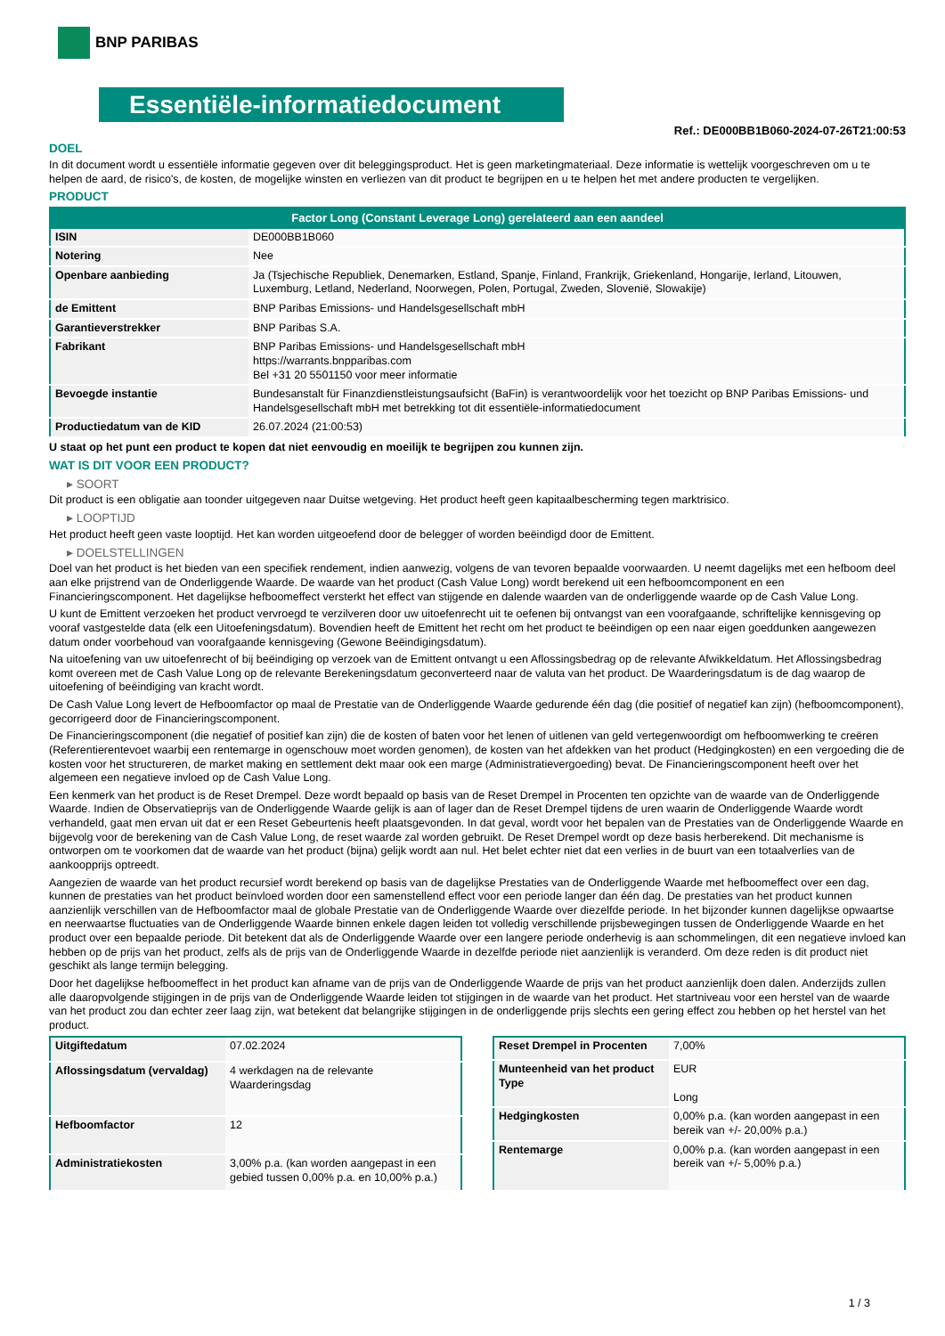BNP PARIBAS
Essentiële-informatiedocument
Ref.: DE000BB1B060-2024-07-26T21:00:53
DOEL
In dit document wordt u essentiële informatie gegeven over dit beleggingsproduct. Het is geen marketingmateriaal. Deze informatie is wettelijk voorgeschreven om u te helpen de aard, de risico's, de kosten, de mogelijke winsten en verliezen van dit product te begrijpen en u te helpen het met andere producten te vergelijken.
PRODUCT
| Factor Long (Constant Leverage Long) gerelateerd aan een aandeel | |
| --- | --- |
| ISIN | DE000BB1B060 |
| Notering | Nee |
| Openbare aanbieding | Ja (Tsjechische Republiek, Denemarken, Estland, Spanje, Finland, Frankrijk, Griekenland, Hongarije, Ierland, Litouwen, Luxemburg, Letland, Nederland, Noorwegen, Polen, Portugal, Zweden, Slovenië, Slowakije) |
| de Emittent | BNP Paribas Emissions- und Handelsgesellschaft mbH |
| Garantieverstrekker | BNP Paribas S.A. |
| Fabrikant | BNP Paribas Emissions- und Handelsgesellschaft mbH https://warrants.bnpparibas.com Bel +31 20 5501150 voor meer informatie |
| Bevoegde instantie | Bundesanstalt für Finanzdienstleistungsaufsicht (BaFin) is verantwoordelijk voor het toezicht op BNP Paribas Emissions- und Handelsgesellschaft mbH met betrekking tot dit essentiële-informatiedocument |
| Productiedatum van de KID | 26.07.2024 (21:00:53) |
U staat op het punt een product te kopen dat niet eenvoudig en moeilijk te begrijpen zou kunnen zijn.
WAT IS DIT VOOR EEN PRODUCT?
▸ SOORT
Dit product is een obligatie aan toonder uitgegeven naar Duitse wetgeving. Het product heeft geen kapitaalbescherming tegen marktrisico.
▸ LOOPTIJD
Het product heeft geen vaste looptijd. Het kan worden uitgeoefend door de belegger of worden beëindigd door de Emittent.
▸ DOELSTELLINGEN
Doel van het product is het bieden van een specifiek rendement, indien aanwezig, volgens de van tevoren bepaalde voorwaarden. U neemt dagelijks met een hefboom deel aan elke prijstrend van de Onderliggende Waarde. De waarde van het product (Cash Value Long) wordt berekend uit een hefboomcomponent en een Financieringscomponent. Het dagelijkse hefboomeffect versterkt het effect van stijgende en dalende waarden van de onderliggende waarde op de Cash Value Long.
U kunt de Emittent verzoeken het product vervroegd te verzilveren door uw uitoefenrecht uit te oefenen bij ontvangst van een voorafgaande, schriftelijke kennisgeving op vooraf vastgestelde data (elk een Uitoefeningsdatum). Bovendien heeft de Emittent het recht om het product te beëindigen op een naar eigen goeddunken aangewezen datum onder voorbehoud van voorafgaande kennisgeving (Gewone Beëindigingsdatum).
Na uitoefening van uw uitoefenrecht of bij beëindiging op verzoek van de Emittent ontvangt u een Aflossingsbedrag op de relevante Afwikkeldatum. Het Aflossingsbedrag komt overeen met de Cash Value Long op de relevante Berekeningsdatum geconverteerd naar de valuta van het product. De Waarderingsdatum is de dag waarop de uitoefening of beëindiging van kracht wordt.
De Cash Value Long levert de Hefboomfactor op maal de Prestatie van de Onderliggende Waarde gedurende één dag (die positief of negatief kan zijn) (hefboomcomponent), gecorrigeerd door de Financieringscomponent.
De Financieringscomponent (die negatief of positief kan zijn) die de kosten of baten voor het lenen of uitlenen van geld vertegenwoordigt om hefboomwerking te creëren (Referentierentevoet waarbij een rentemarge in ogenschouw moet worden genomen), de kosten van het afdekken van het product (Hedgingkosten) en een vergoeding die de kosten voor het structureren, de market making en settlement dekt maar ook een marge (Administratievergoeding) bevat. De Financieringscomponent heeft over het algemeen een negatieve invloed op de Cash Value Long.
Een kenmerk van het product is de Reset Drempel. Deze wordt bepaald op basis van de Reset Drempel in Procenten ten opzichte van de waarde van de Onderliggende Waarde. Indien de Observatieprijs van de Onderliggende Waarde gelijk is aan of lager dan de Reset Drempel tijdens de uren waarin de Onderliggende Waarde wordt verhandeld, gaat men ervan uit dat er een Reset Gebeurtenis heeft plaatsgevonden. In dat geval, wordt voor het bepalen van de Prestaties van de Onderliggende Waarde en bijgevolg voor de berekening van de Cash Value Long, de reset waarde zal worden gebruikt. De Reset Drempel wordt op deze basis herberekend. Dit mechanisme is ontworpen om te voorkomen dat de waarde van het product (bijna) gelijk wordt aan nul. Het belet echter niet dat een verlies in de buurt van een totaalverlies van de aankoopprijs optreedt.
Aangezien de waarde van het product recursief wordt berekend op basis van de dagelijkse Prestaties van de Onderliggende Waarde met hefboomeffect over een dag, kunnen de prestaties van het product beïnvloed worden door een samenstellend effect voor een periode langer dan één dag. De prestaties van het product kunnen aanzienlijk verschillen van de Hefboomfactor maal de globale Prestatie van de Onderliggende Waarde over diezelfde periode. In het bijzonder kunnen dagelijkse opwaartse en neerwaartse fluctuaties van de Onderliggende Waarde binnen enkele dagen leiden tot volledig verschillende prijsbewegingen tussen de Onderliggende Waarde en het product over een bepaalde periode. Dit betekent dat als de Onderliggende Waarde over een langere periode onderhevig is aan schommelingen, dit een negatieve invloed kan hebben op de prijs van het product, zelfs als de prijs van de Onderliggende Waarde in dezelfde periode niet aanzienlijk is veranderd. Om deze reden is dit product niet geschikt als lange termijn belegging.
Door het dagelijkse hefboomeffect in het product kan afname van de prijs van de Onderliggende Waarde de prijs van het product aanzienlijk doen dalen. Anderzijds zullen alle daaropvolgende stijgingen in de prijs van de Onderliggende Waarde leiden tot stijgingen in de waarde van het product. Het startniveau voor een herstel van de waarde van het product zou dan echter zeer laag zijn, wat betekent dat belangrijke stijgingen in de onderliggende prijs slechts een gering effect zou hebben op het herstel van het product.
| Uitgiftedatum | 07.02.2024 |
| Aflossingsdatum (vervaldag) | 4 werkdagen na de relevante Waarderingsdag |
| Hefboomfactor | 12 |
| Administratiekosten | 3,00% p.a. (kan worden aangepast in een gebied tussen 0,00% p.a. en 10,00% p.a.) |
| Reset Drempel in Procenten | 7,00% |
| Munteenheid van het product Type | EUR Long |
| Hedgingkosten | 0,00% p.a. (kan worden aangepast in een bereik van +/- 20,00% p.a.) |
| Rentemarge | 0,00% p.a. (kan worden aangepast in een bereik van +/- 5,00% p.a.) |
1 / 3